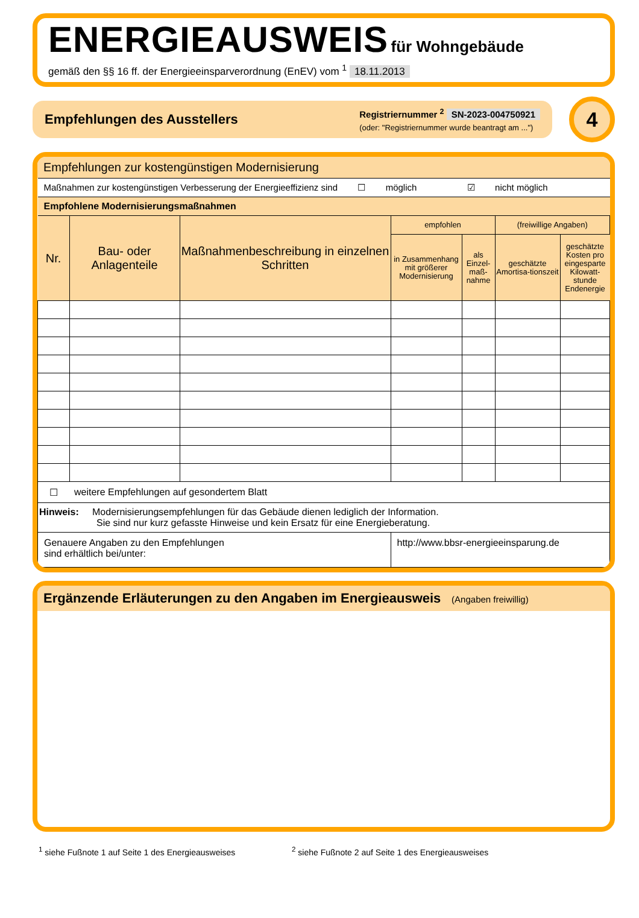ENERGIEAUSWEIS für Wohngebäude
gemäß den §§ 16 ff. der Energieeinsparverordnung (EnEV) vom <sup>1</sup> 18.11.2013
Empfehlungen des Ausstellers
Registriernummer <sup>2</sup> SN-2023-004750921
(oder: "Registriernummer wurde beantragt am ...")
4
Empfehlungen zur kostengünstigen Modernisierung
| Maßnahmen zur kostengünstigen Verbesserung der Energieeffizienz sind ☐ möglich ☑ nicht möglich | | | | | | |
| Empfohlene Modernisierungsmaßnahmen | | | | | | |
| Nr. | Bau- oder Anlagenteile | Maßnahmenbeschreibung in einzelnen Schritten | empfohlen | | (freiwillige Angaben) | |
| | | | in Zusammenhang mit größerer Modernisierung | als Einzel-maß-nahme | geschätzte Amortisa-tionszeit | geschätzte Kosten pro eingesparte Kilowatt-stunde Endenergie |
| ☐ | weitere Empfehlungen auf gesondertem Blatt | | | | | |
| Hinweis: Modernisierungsempfehlungen für das Gebäude dienen lediglich der Information. Sie sind nur kurz gefasste Hinweise und kein Ersatz für eine Energieberatung. | | | | | | |
| Genauere Angaben zu den Empfehlungen sind erhältlich bei/unter: | | | http://www.bbsr-energieeinsparung.de | | | |
Ergänzende Erläuterungen zu den Angaben im Energieausweis (Angaben freiwillig)
<sup>1</sup> siehe Fußnote 1 auf Seite 1 des Energieausweises <sup>2</sup> siehe Fußnote 2 auf Seite 1 des Energieausweises